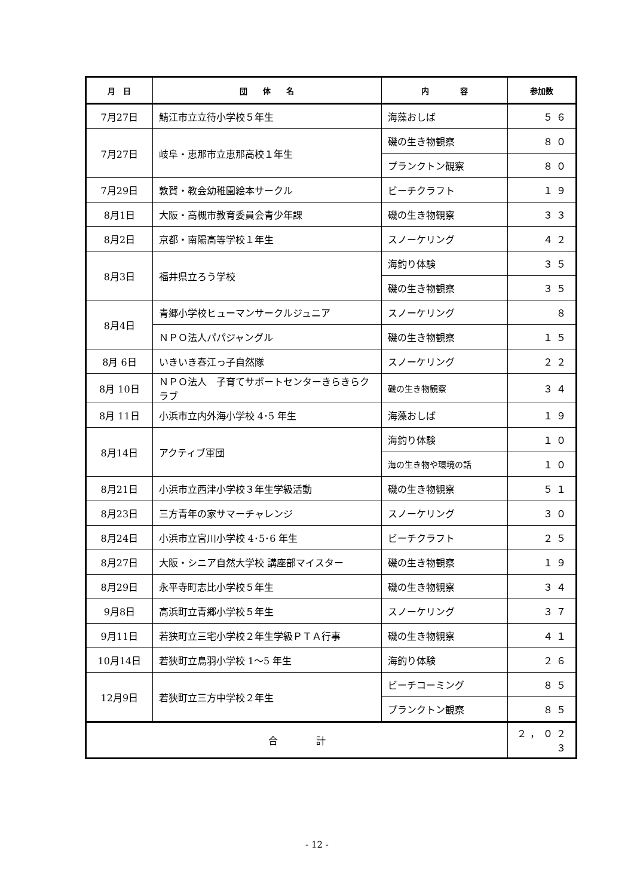| 月 日 | 団 体 名 | 内 容 | 参加数 |
| --- | --- | --- | --- |
| 7月27日 | 鯖江市立立待小学校５年生 | 海藻おしば | ５６ |
| 7月27日 | 岐阜・恵那市立恵那高校１年生 | 磯の生き物観察 | ８０ |
| | | プランクトン観察 | ８０ |
| 7月29日 | 敦賀・教会幼稚園絵本サークル | ビーチクラフト | １９ |
| 8月1日 | 大阪・高槻市教育委員会青少年課 | 磯の生き物観察 | ３３ |
| 8月2日 | 京都・南陽高等学校１年生 | スノーケリング | ４２ |
| 8月3日 | 福井県立ろう学校 | 海釣り体験 | ３５ |
| | | 磯の生き物観察 | ３５ |
| 8月4日 | 青郷小学校ヒューマンサークルジュニア | スノーケリング | ８ |
| | ＮＰＯ法人パパジャングル | 磯の生き物観察 | １５ |
| 8月 6日 | いきいき春江っ子自然隊 | スノーケリング | ２２ |
| 8月 10日 | ＮＰＯ法人 子育てサポートセンターきらきらクラブ | 磯の生き物観察 | ３４ |
| 8月 11日 | 小浜市立内外海小学校 4･5 年生 | 海藻おしば | １９ |
| 8月14日 | アクティブ軍団 | 海釣り体験 | １０ |
| | | 海の生き物や環境の話 | １０ |
| 8月21日 | 小浜市立西津小学校３年生学級活動 | 磯の生き物観察 | ５１ |
| 8月23日 | 三方青年の家サマーチャレンジ | スノーケリング | ３０ |
| 8月24日 | 小浜市立宮川小学校 4･5･6 年生 | ビーチクラフト | ２５ |
| 8月27日 | 大阪・シニア自然大学校 講座部マイスター | 磯の生き物観察 | １９ |
| 8月29日 | 永平寺町志比小学校５年生 | 磯の生き物観察 | ３４ |
| 9月8日 | 高浜町立青郷小学校５年生 | スノーケリング | ３７ |
| 9月11日 | 若狭町立三宅小学校２年生学級ＰＴＡ行事 | 磯の生き物観察 | ４１ |
| 10月14日 | 若狭町立鳥羽小学校 1〜5 年生 | 海釣り体験 | ２６ |
| 12月9日 | 若狭町立三方中学校２年生 | ビーチコーミング | ８５ |
| | | プランクトン観察 | ８５ |
| 合 計 | | | ２，０２３ |
- 12 -